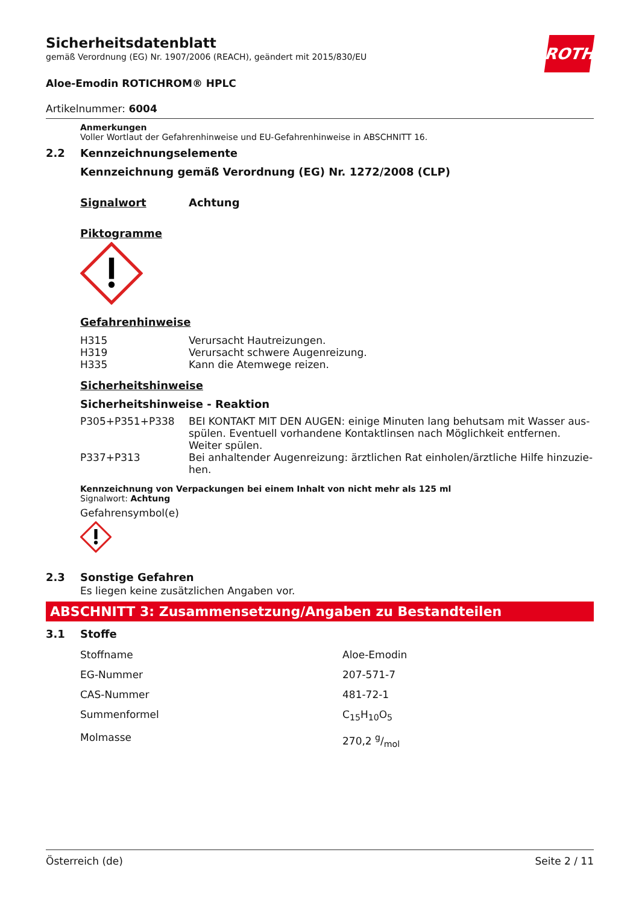ROTH
Sicherheitsdatenblatt
gemäß Verordnung (EG) Nr. 1907/2006 (REACH), geändert mit 2015/830/EU
Aloe-Emodin ROTICHROM® HPLC
Artikelnummer: 6004
Anmerkungen
Voller Wortlaut der Gefahrenhinweise und EU-Gefahrenhinweise in ABSCHNITT 16.
2.2 Kennzeichnungselemente
Kennzeichnung gemäß Verordnung (EG) Nr. 1272/2008 (CLP)
Signalwort Achtung
Piktogramme
Gefahrenhinweise
| H315 | Verursacht Hautreizungen. |
| H319 | Verursacht schwere Augenreizung. |
| H335 | Kann die Atemwege reizen. |
Sicherheitshinweise
Sicherheitshinweise - Reaktion
| P305+P351+P338 | BEI KONTAKT MIT DEN AUGEN: einige Minuten lang behutsam mit Wasser aus­spülen. Eventuell vorhandene Kontaktlinsen nach Möglichkeit entfernen. Weiter spülen. |
| P337+P313 | Bei anhaltender Augenreizung: ärztlichen Rat einholen/ärztliche Hilfe hinzuzie­hen. |
Kennzeichnung von Verpackungen bei einem Inhalt von nicht mehr als 125 ml
Signalwort: Achtung
Gefahrensymbol(e)
2.3 Sonstige Gefahren
Es liegen keine zusätzlichen Angaben vor.
ABSCHNITT 3: Zusammensetzung/Angaben zu Bestandteilen
3.1 Stoffe
| Stoffname | Aloe-Emodin |
| EG-Nummer | 207-571-7 |
| CAS-Nummer | 481-72-1 |
| Summenformel | C<sub>15</sub>H<sub>10</sub>O<sub>5</sub> |
| Molmasse | 270,2 g/mol |
Österreich (de) Seite 2 / 11